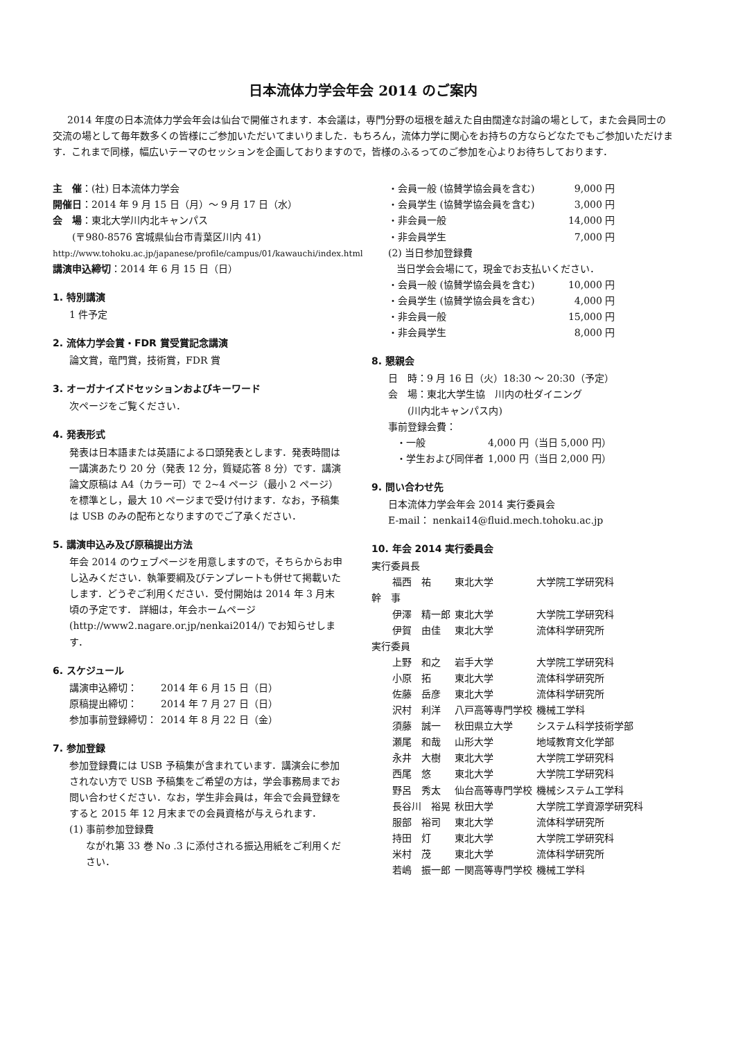日本流体力学会年会 2014 のご案内
2014 年度の日本流体力学会年会は仙台で開催されます．本会議は，専門分野の垣根を越えた自由闊達な討論の場として，また会員同士の交流の場として毎年数多くの皆様にご参加いただいてまいりました．もちろん，流体力学に関心をお持ちの方ならどなたでもご参加いただけます．これまで同様，幅広いテーマのセッションを企画しておりますので，皆様のふるってのご参加を心よりお待ちしております．
主　催：(社) 日本流体力学会
開催日：2014 年 9 月 15 日（月）～ 9 月 17 日（水）
会　場：東北大学川内北キャンパス
　　(〒980-8576 宮城県仙台市青葉区川内 41)
http://www.tohoku.ac.jp/japanese/profile/campus/01/kawauchi/index.html
講演申込締切：2014 年 6 月 15 日（日）
1. 特別講演
1 件予定
2. 流体力学会賞・FDR 賞受賞記念講演
論文賞，竜門賞，技術賞，FDR 賞
3. オーガナイズドセッションおよびキーワード
次ページをご覧ください．
4. 発表形式
発表は日本語または英語による口頭発表とします．発表時間は一講演あたり 20 分（発表 12 分，質疑応答 8 分）です．講演論文原稿は A4（カラー可）で 2~4 ページ（最小 2 ページ）を標準とし，最大 10 ページまで受け付けます．なお，予稿集は USB のみの配布となりますのでご了承ください．
5. 講演申込み及び原稿提出方法
年会 2014 のウェブページを用意しますので，そちらからお申し込みください．執筆要綱及びテンプレートも併せて掲載いたします．どうぞご利用ください．受付開始は 2014 年 3 月末頃の予定です． 詳細は，年会ホームページ (http://www2.nagare.or.jp/nenkai2014/) でお知らせします．
6. スケジュール
| 講演申込締切： | 2014 年 6 月 15 日（日） |
| 原稿提出締切： | 2014 年 7 月 27 日（日） |
| 参加事前登録締切： | 2014 年 8 月 22 日（金） |
7. 参加登録
参加登録費には USB 予稿集が含まれています．講演会に参加されない方で USB 予稿集をご希望の方は，学会事務局までお問い合わせください．なお，学生非会員は，年会で会員登録をすると 2015 年 12 月末までの会員資格が与えられます．
(1) 事前参加登録費
ながれ第 33 巻 No .3 に添付される振込用紙をご利用ください．
| ・会員一般 (協賛学協会員を含む) | 9,000 円 |
| ・会員学生 (協賛学協会員を含む) | 3,000 円 |
| ・非会員一般 | 14,000 円 |
| ・非会員学生 | 7,000 円 |
(2) 当日参加登録費
当日学会会場にて，現金でお支払いください．
| ・会員一般 (協賛学協会員を含む) | 10,000 円 |
| ・会員学生 (協賛学協会員を含む) | 4,000 円 |
| ・非会員一般 | 15,000 円 |
| ・非会員学生 | 8,000 円 |
8. 懇親会
日　時：9 月 16 日（火）18:30 ～ 20:30（予定）
会　場：東北大学生協　川内の杜ダイニング
　　(川内北キャンパス内)
事前登録会費：
| ・一般 | 4,000 円（当日 5,000 円） |
| ・学生および同伴者 | 1,000 円（当日 2,000 円） |
9. 問い合わせ先
日本流体力学会年会 2014 実行委員会
E-mail： nenkai14@fluid.mech.tohoku.ac.jp
10. 年会 2014 実行委員会
| 実行委員長 | | |
| 福西 祐 | 東北大学 | 大学院工学研究科 |
| 幹 事 | | |
| 伊澤 精一郎 | 東北大学 | 大学院工学研究科 |
| 伊賀 由佳 | 東北大学 | 流体科学研究所 |
| 実行委員 | | |
| 上野 和之 | 岩手大学 | 大学院工学研究科 |
| 小原 拓 | 東北大学 | 流体科学研究所 |
| 佐藤 岳彦 | 東北大学 | 流体科学研究所 |
| 沢村 利洋 | 八戸高等専門学校 | 機械工学科 |
| 須藤 誠一 | 秋田県立大学 | システム科学技術学部 |
| 瀬尾 和哉 | 山形大学 | 地域教育文化学部 |
| 永井 大樹 | 東北大学 | 大学院工学研究科 |
| 西尾 悠 | 東北大学 | 大学院工学研究科 |
| 野呂 秀太 | 仙台高等専門学校 | 機械システム工学科 |
| 長谷川 裕晃 | 秋田大学 | 大学院工学資源学研究科 |
| 服部 裕司 | 東北大学 | 流体科学研究所 |
| 持田 灯 | 東北大学 | 大学院工学研究科 |
| 米村 茂 | 東北大学 | 流体科学研究所 |
| 若嶋 振一郎 | 一関高等専門学校 | 機械工学科 |